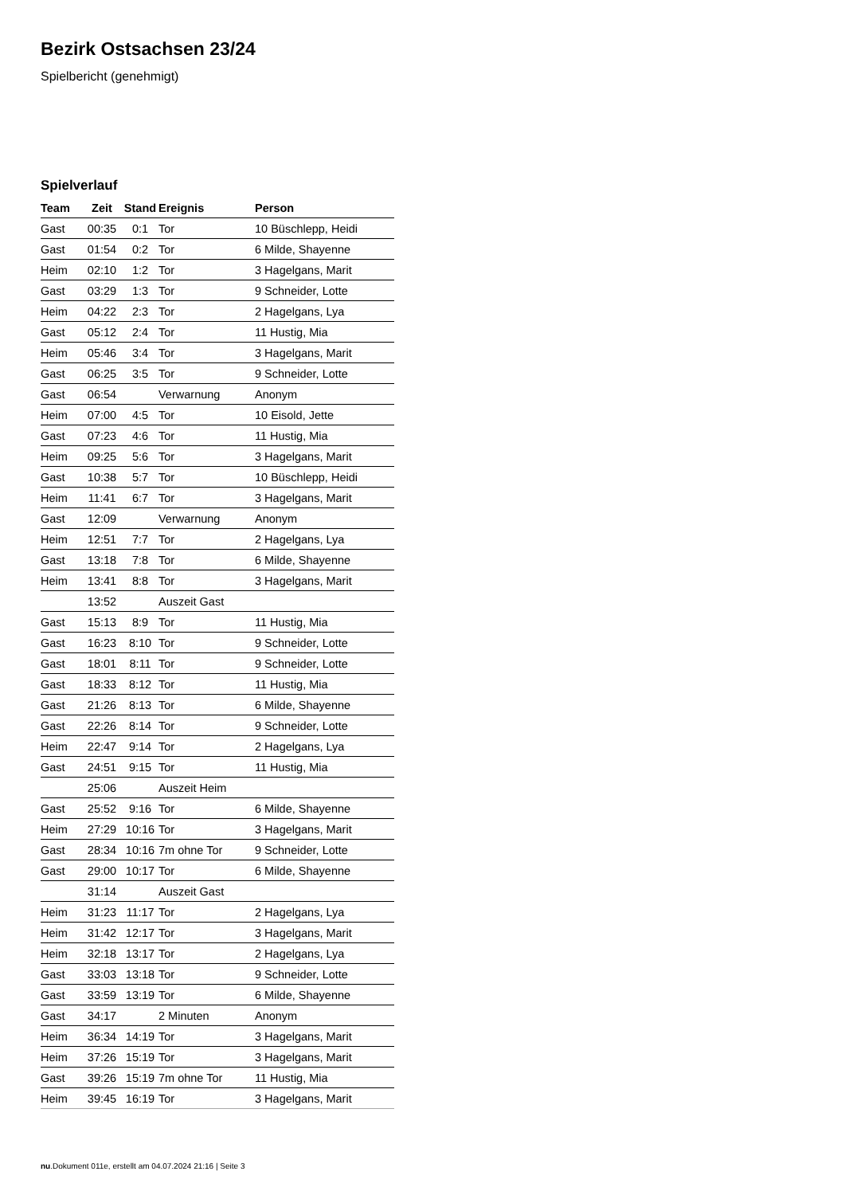Bezirk Ostsachsen 23/24
Spielbericht (genehmigt)
Spielverlauf
| Team | Zeit | Stand | Ereignis | Person |
| --- | --- | --- | --- | --- |
| Gast | 00:35 | 0:1 | Tor | 10 Büschlepp, Heidi |
| Gast | 01:54 | 0:2 | Tor | 6 Milde, Shayenne |
| Heim | 02:10 | 1:2 | Tor | 3 Hagelgans, Marit |
| Gast | 03:29 | 1:3 | Tor | 9 Schneider, Lotte |
| Heim | 04:22 | 2:3 | Tor | 2 Hagelgans, Lya |
| Gast | 05:12 | 2:4 | Tor | 11 Hustig, Mia |
| Heim | 05:46 | 3:4 | Tor | 3 Hagelgans, Marit |
| Gast | 06:25 | 3:5 | Tor | 9 Schneider, Lotte |
| Gast | 06:54 | | Verwarnung | Anonym |
| Heim | 07:00 | 4:5 | Tor | 10 Eisold, Jette |
| Gast | 07:23 | 4:6 | Tor | 11 Hustig, Mia |
| Heim | 09:25 | 5:6 | Tor | 3 Hagelgans, Marit |
| Gast | 10:38 | 5:7 | Tor | 10 Büschlepp, Heidi |
| Heim | 11:41 | 6:7 | Tor | 3 Hagelgans, Marit |
| Gast | 12:09 | | Verwarnung | Anonym |
| Heim | 12:51 | 7:7 | Tor | 2 Hagelgans, Lya |
| Gast | 13:18 | 7:8 | Tor | 6 Milde, Shayenne |
| Heim | 13:41 | 8:8 | Tor | 3 Hagelgans, Marit |
| | 13:52 | | Auszeit Gast | |
| Gast | 15:13 | 8:9 | Tor | 11 Hustig, Mia |
| Gast | 16:23 | 8:10 | Tor | 9 Schneider, Lotte |
| Gast | 18:01 | 8:11 | Tor | 9 Schneider, Lotte |
| Gast | 18:33 | 8:12 | Tor | 11 Hustig, Mia |
| Gast | 21:26 | 8:13 | Tor | 6 Milde, Shayenne |
| Gast | 22:26 | 8:14 | Tor | 9 Schneider, Lotte |
| Heim | 22:47 | 9:14 | Tor | 2 Hagelgans, Lya |
| Gast | 24:51 | 9:15 | Tor | 11 Hustig, Mia |
| | 25:06 | | Auszeit Heim | |
| Gast | 25:52 | 9:16 | Tor | 6 Milde, Shayenne |
| Heim | 27:29 | 10:16 | Tor | 3 Hagelgans, Marit |
| Gast | 28:34 | 10:16 | 7m ohne Tor | 9 Schneider, Lotte |
| Gast | 29:00 | 10:17 | Tor | 6 Milde, Shayenne |
| | 31:14 | | Auszeit Gast | |
| Heim | 31:23 | 11:17 | Tor | 2 Hagelgans, Lya |
| Heim | 31:42 | 12:17 | Tor | 3 Hagelgans, Marit |
| Heim | 32:18 | 13:17 | Tor | 2 Hagelgans, Lya |
| Gast | 33:03 | 13:18 | Tor | 9 Schneider, Lotte |
| Gast | 33:59 | 13:19 | Tor | 6 Milde, Shayenne |
| Gast | 34:17 | | 2 Minuten | Anonym |
| Heim | 36:34 | 14:19 | Tor | 3 Hagelgans, Marit |
| Heim | 37:26 | 15:19 | Tor | 3 Hagelgans, Marit |
| Gast | 39:26 | 15:19 | 7m ohne Tor | 11 Hustig, Mia |
| Heim | 39:45 | 16:19 | Tor | 3 Hagelgans, Marit |
nu.Dokument 011e, erstellt am 04.07.2024 21:16 | Seite 3